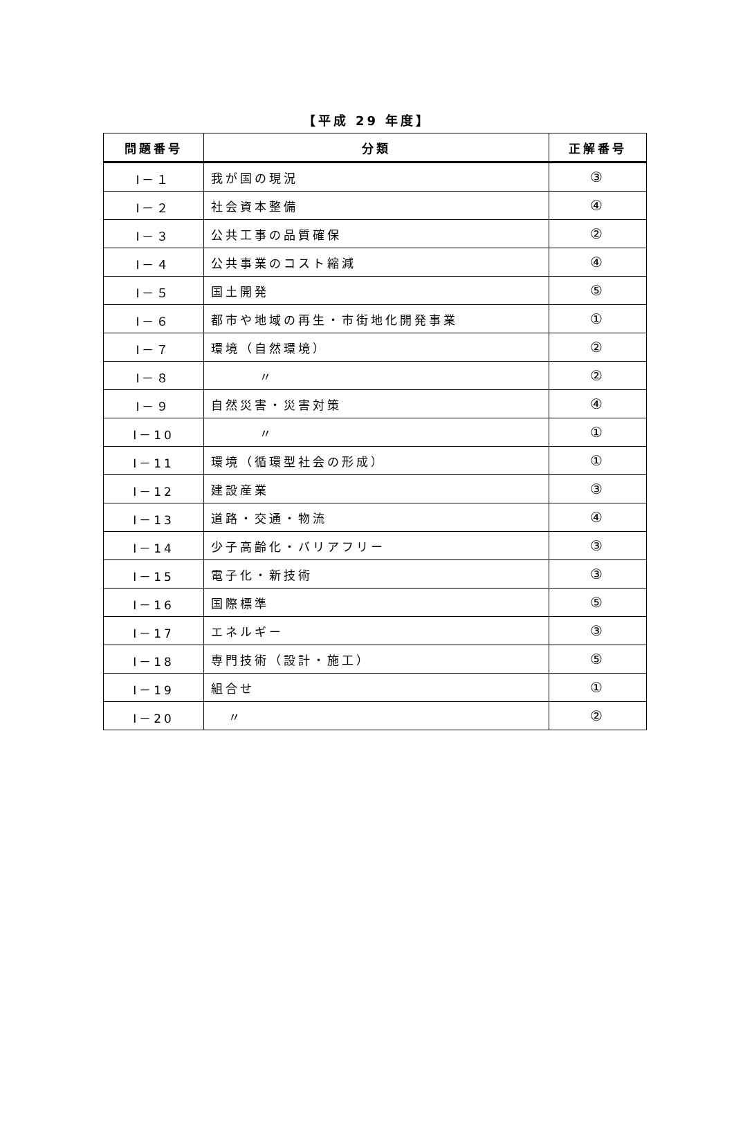【平成 29 年度】
| 問題番号 | 分類 | 正解番号 |
| --- | --- | --- |
| Ⅰ－１ | 我が国の現況 | ③ |
| Ⅰ－２ | 社会資本整備 | ④ |
| Ⅰ－３ | 公共工事の品質確保 | ② |
| Ⅰ－４ | 公共事業のコスト縮減 | ④ |
| Ⅰ－５ | 国土開発 | ⑤ |
| Ⅰ－６ | 都市や地域の再生・市街地化開発事業 | ① |
| Ⅰ－７ | 環境（自然環境） | ② |
| Ⅰ－８ | 〃 | ② |
| Ⅰ－９ | 自然災害・災害対策 | ④ |
| Ⅰ－10 | 〃 | ① |
| Ⅰ－11 | 環境（循環型社会の形成） | ① |
| Ⅰ－12 | 建設産業 | ③ |
| Ⅰ－13 | 道路・交通・物流 | ④ |
| Ⅰ－14 | 少子高齢化・バリアフリー | ③ |
| Ⅰ－15 | 電子化・新技術 | ③ |
| Ⅰ－16 | 国際標準 | ⑤ |
| Ⅰ－17 | エネルギー | ③ |
| Ⅰ－18 | 専門技術（設計・施工） | ⑤ |
| Ⅰ－19 | 組合せ | ① |
| Ⅰ－20 | 〃 | ② |